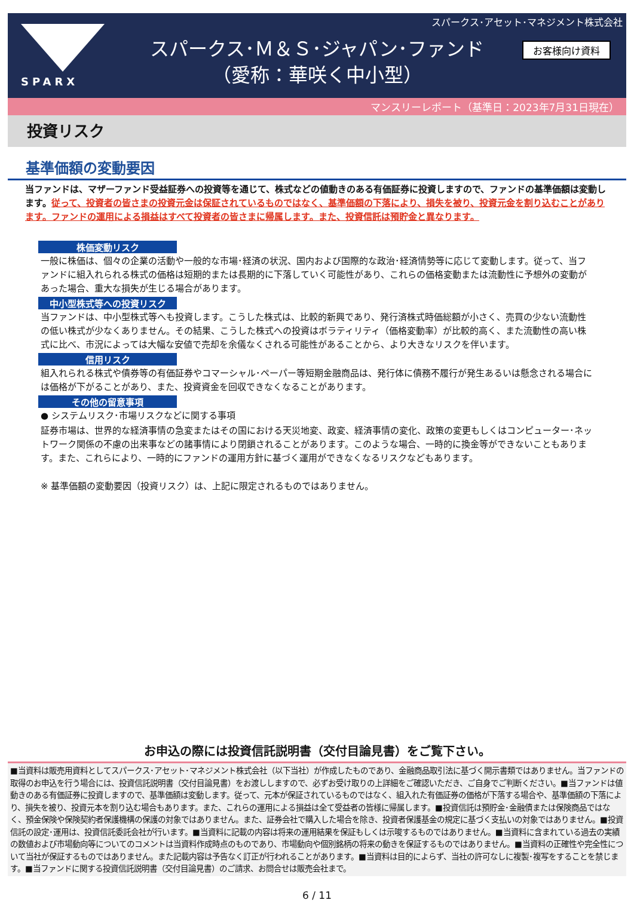スパークス･アセット･マネジメント株式会社
SPARX
お客様向け資料
スパークス･Ｍ＆Ｓ･ジャパン･ファンド
（愛称：華咲く中小型）
マンスリーレポート（基準日：2023年7月31日現在）
投資リスク
基準価額の変動要因
当ファンドは、マザーファンド受益証券への投資等を通じて、株式などの値動きのある有価証券に投資しますので、ファンドの基準価額は変動します。従って、投資者の皆さまの投資元金は保証されているものではなく、基準価額の下落により、損失を被り、投資元金を割り込むことがあります。ファンドの運用による損益はすべて投資者の皆さまに帰属します。また、投資信託は預貯金と異なります。
株価変動リスク
一般に株価は、個々の企業の活動や一般的な市場･経済の状況、国内および国際的な政治･経済情勢等に応じて変動します。従って、当ファンドに組入れられる株式の価格は短期的または長期的に下落していく可能性があり、これらの価格変動または流動性に予想外の変動があった場合、重大な損失が生じる場合があります。
中小型株式等への投資リスク
当ファンドは、中小型株式等へも投資します。こうした株式は、比較的新興であり、発行済株式時価総額が小さく、売買の少ない流動性の低い株式が少なくありません。その結果、こうした株式への投資はボラティリティ（価格変動率）が比較的高く、また流動性の高い株式に比べ、市況によっては大幅な安値で売却を余儀なくされる可能性があることから、より大きなリスクを伴います。
信用リスク
組入れられる株式や債券等の有価証券やコマーシャル･ペーパー等短期金融商品は、発行体に債務不履行が発生あるいは懸念される場合には価格が下がることがあり、また、投資資金を回収できなくなることがあります。
その他の留意事項
● システムリスク･市場リスクなどに関する事項
証券市場は、世界的な経済事情の急変またはその国における天災地変、政変、経済事情の変化、政策の変更もしくはコンピューター･ネットワーク関係の不慮の出来事などの諸事情により閉鎖されることがあります。このような場合、一時的に換金等ができないこともあります。また、これらにより、一時的にファンドの運用方針に基づく運用ができなくなるリスクなどもあります。
※ 基準価額の変動要因（投資リスク）は、上記に限定されるものではありません。
お申込の際には投資信託説明書（交付目論見書）をご覧下さい。
■当資料は販売用資料としてスパークス･アセット･マネジメント株式会社（以下当社）が作成したものであり、金融商品取引法に基づく開示書類ではありません。当ファンドの取得のお申込を行う場合には、投資信託説明書（交付目論見書）をお渡ししますので、必ずお受け取りの上詳細をご確認いただき、ご自身でご判断ください。■当ファンドは値動きのある有価証券に投資しますので、基準価額は変動します。従って、元本が保証されているものではなく、組入れた有価証券の価格が下落する場合や、基準価額の下落により、損失を被り、投資元本を割り込む場合もあります。また、これらの運用による損益は全て受益者の皆様に帰属します。■投資信託は預貯金･金融債または保険商品ではなく、預金保険や保険契約者保護機構の保護の対象ではありません。また、証券会社で購入した場合を除き、投資者保護基金の規定に基づく支払いの対象ではありません。■投資信託の設定･運用は、投資信託委託会社が行います。■当資料に記載の内容は将来の運用結果を保証もしくは示唆するものではありません。■当資料に含まれている過去の実績の数値および市場動向等についてのコメントは当資料作成時点のものであり、市場動向や個別銘柄の将来の動きを保証するものではありません。■当資料の正確性や完全性について当社が保証するものではありません。また記載内容は予告なく訂正が行われることがあります。■当資料は目的によらず、当社の許可なしに複製･複写をすることを禁じます。■当ファンドに関する投資信託説明書（交付目論見書）のご請求、お問合せは販売会社まで。
6 / 11